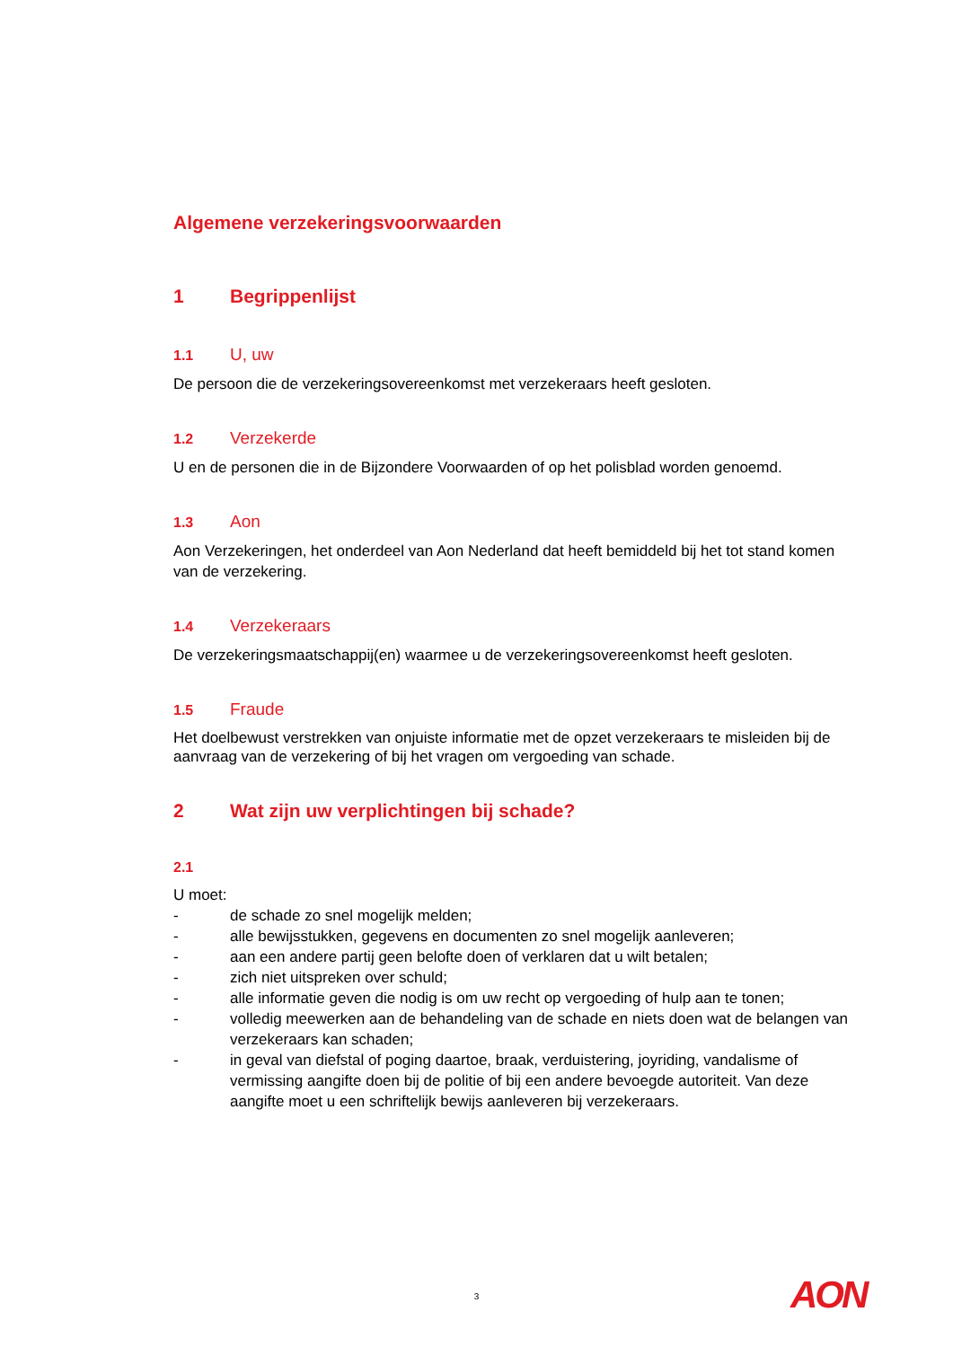Algemene verzekeringsvoorwaarden
1 Begrippenlijst
1.1 U, uw
De persoon die de verzekeringsovereenkomst met verzekeraars heeft gesloten.
1.2 Verzekerde
U en de personen die in de Bijzondere Voorwaarden of op het polisblad worden genoemd.
1.3 Aon
Aon Verzekeringen, het onderdeel van Aon Nederland dat heeft bemiddeld bij het tot stand komen van de verzekering.
1.4 Verzekeraars
De verzekeringsmaatschappij(en) waarmee u de verzekeringsovereenkomst heeft gesloten.
1.5 Fraude
Het doelbewust verstrekken van onjuiste informatie met de opzet verzekeraars te misleiden bij de aanvraag van de verzekering of bij het vragen om vergoeding van schade.
2 Wat zijn uw verplichtingen bij schade?
2.1
U moet:
- de schade zo snel mogelijk melden;
- alle bewijsstukken, gegevens en documenten zo snel mogelijk aanleveren;
- aan een andere partij geen belofte doen of verklaren dat u wilt betalen;
- zich niet uitspreken over schuld;
- alle informatie geven die nodig is om uw recht op vergoeding of hulp aan te tonen;
- volledig meewerken aan de behandeling van de schade en niets doen wat de belangen van verzekeraars kan schaden;
- in geval van diefstal of poging daartoe, braak, verduistering, joyriding, vandalisme of vermissing aangifte doen bij de politie of bij een andere bevoegde autoriteit. Van deze aangifte moet u een schriftelijk bewijs aanleveren bij verzekeraars.
3 AON